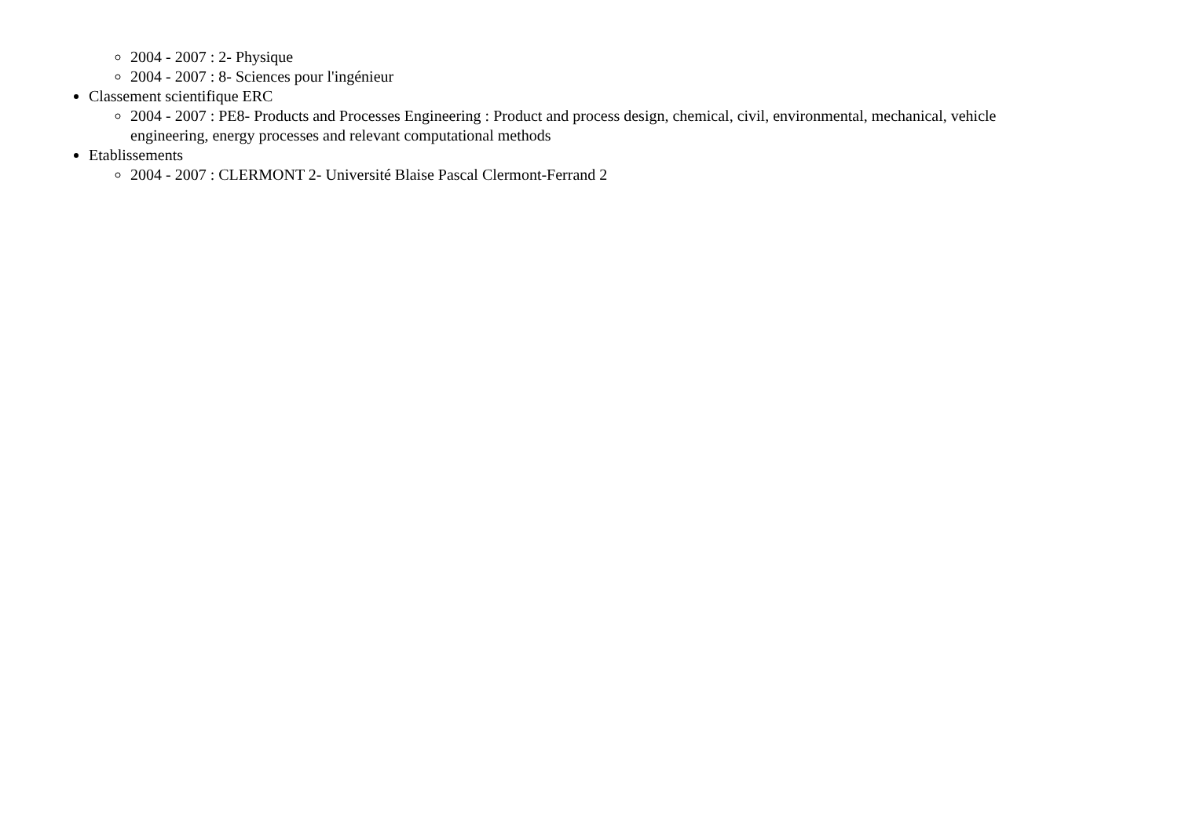2004 - 2007 : 2- Physique
2004 - 2007 : 8- Sciences pour l'ingénieur
Classement scientifique ERC
2004 - 2007 : PE8- Products and Processes Engineering : Product and process design, chemical, civil, environmental, mechanical, vehicle engineering, energy processes and relevant computational methods
Etablissements
2004 - 2007 : CLERMONT 2- Université Blaise Pascal Clermont-Ferrand 2